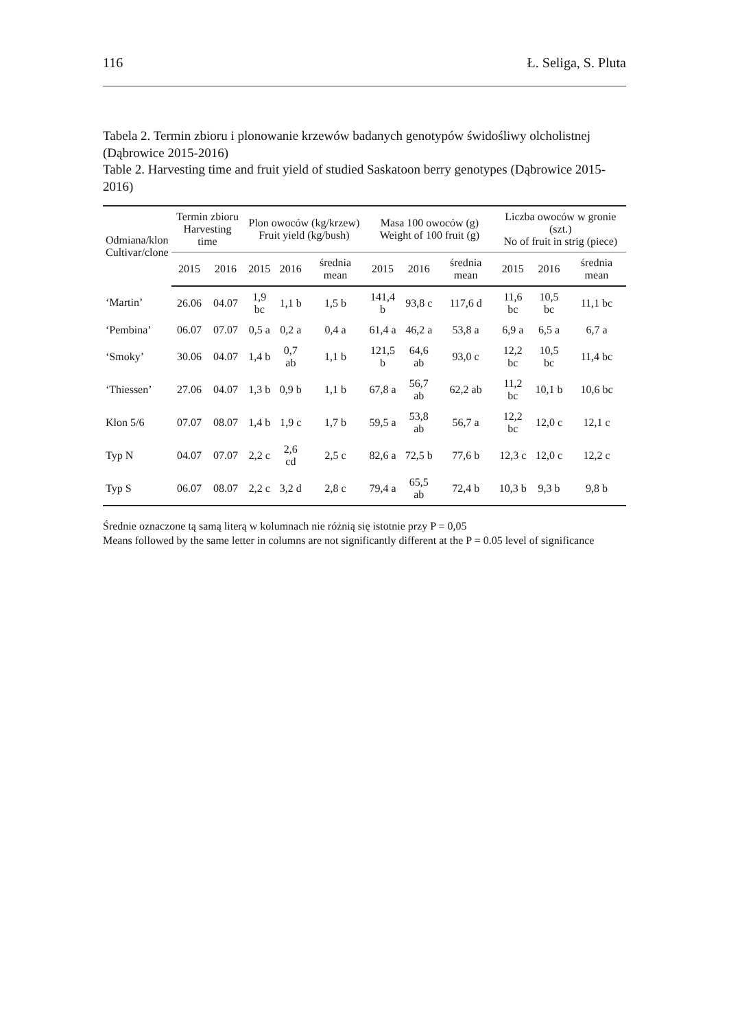116 Ł. Seliga, S. Pluta
Tabela 2. Termin zbioru i plonowanie krzewów badanych genotypów świdośliwy olcholistnej (Dąbrowice 2015-2016)
Table 2. Harvesting time and fruit yield of studied Saskatoon berry genotypes (Dąbrowice 2015-2016)
| Odmiana/klon Cultivar/clone | Termin zbioru Harvesting time | | Plon owoców (kg/krzew) Fruit yield (kg/bush) | | | Masa 100 owoców (g) Weight of 100 fruit (g) | | | Liczba owoców w gronie (szt.) No of fruit in strig (piece) | | |
| --- | --- | --- | --- | --- | --- | --- | --- | --- | --- | --- | --- |
| | 2015 | 2016 | 2015 | 2016 | średnia mean | 2015 | 2016 | średnia mean | 2015 | 2016 | średnia mean |
| ‘Martin’ | 26.06 | 04.07 | 1,9 bc | 1,1 b | 1,5 b | 141,4 b | 93,8 c | 117,6 d | 11,6 bc | 10,5 bc | 11,1 bc |
| ‘Pembina’ | 06.07 | 07.07 | 0,5 a | 0,2 a | 0,4 a | 61,4 a | 46,2 a | 53,8 a | 6,9 a | 6,5 a | 6,7 a |
| ‘Smoky’ | 30.06 | 04.07 | 1,4 b | 0,7 ab | 1,1 b | 121,5 b | 64,6 ab | 93,0 c | 12,2 bc | 10,5 bc | 11,4 bc |
| ‘Thiessen’ | 27.06 | 04.07 | 1,3 b | 0,9 b | 1,1 b | 67,8 a | 56,7 ab | 62,2 ab | 11,2 bc | 10,1 b | 10,6 bc |
| Klon 5/6 | 07.07 | 08.07 | 1,4 b | 1,9 c | 1,7 b | 59,5 a | 53,8 ab | 56,7 a | 12,2 bc | 12,0 c | 12,1 c |
| Typ N | 04.07 | 07.07 | 2,2 c | 2,6 cd | 2,5 c | 82,6 a | 72,5 b | 77,6 b | 12,3 c | 12,0 c | 12,2 c |
| Typ S | 06.07 | 08.07 | 2,2 c | 3,2 d | 2,8 c | 79,4 a | 65,5 ab | 72,4 b | 10,3 b | 9,3 b | 9,8 b |
Średnie oznaczone tą samą literą w kolumnach nie różnią się istotnie przy P = 0,05
Means followed by the same letter in columns are not significantly different at the P = 0.05 level of significance